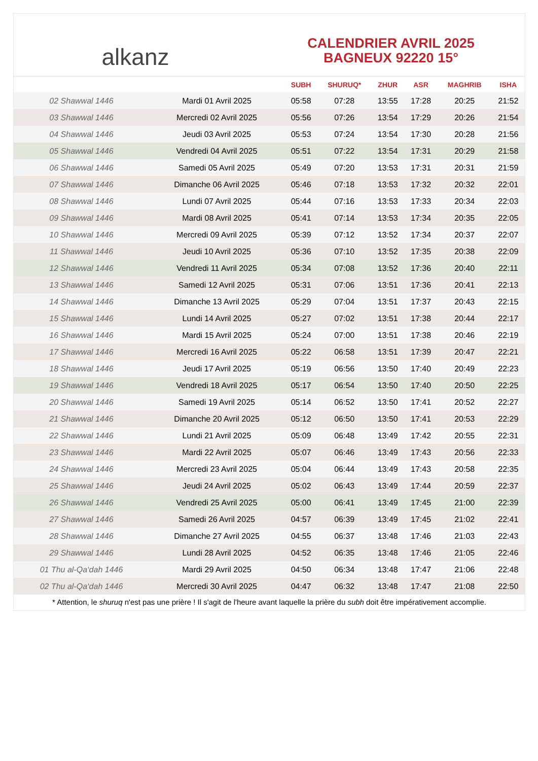alkanz
CALENDRIER AVRIL 2025
BAGNEUX 92220 15°
| | | SUBH | SHURUQ* | ZHUR | ASR | MAGHRIB | ISHA |
| --- | --- | --- | --- | --- | --- | --- | --- |
| 02 Shawwal 1446 | Mardi 01 Avril 2025 | 05:58 | 07:28 | 13:55 | 17:28 | 20:25 | 21:52 |
| 03 Shawwal 1446 | Mercredi 02 Avril 2025 | 05:56 | 07:26 | 13:54 | 17:29 | 20:26 | 21:54 |
| 04 Shawwal 1446 | Jeudi 03 Avril 2025 | 05:53 | 07:24 | 13:54 | 17:30 | 20:28 | 21:56 |
| 05 Shawwal 1446 | Vendredi 04 Avril 2025 | 05:51 | 07:22 | 13:54 | 17:31 | 20:29 | 21:58 |
| 06 Shawwal 1446 | Samedi 05 Avril 2025 | 05:49 | 07:20 | 13:53 | 17:31 | 20:31 | 21:59 |
| 07 Shawwal 1446 | Dimanche 06 Avril 2025 | 05:46 | 07:18 | 13:53 | 17:32 | 20:32 | 22:01 |
| 08 Shawwal 1446 | Lundi 07 Avril 2025 | 05:44 | 07:16 | 13:53 | 17:33 | 20:34 | 22:03 |
| 09 Shawwal 1446 | Mardi 08 Avril 2025 | 05:41 | 07:14 | 13:53 | 17:34 | 20:35 | 22:05 |
| 10 Shawwal 1446 | Mercredi 09 Avril 2025 | 05:39 | 07:12 | 13:52 | 17:34 | 20:37 | 22:07 |
| 11 Shawwal 1446 | Jeudi 10 Avril 2025 | 05:36 | 07:10 | 13:52 | 17:35 | 20:38 | 22:09 |
| 12 Shawwal 1446 | Vendredi 11 Avril 2025 | 05:34 | 07:08 | 13:52 | 17:36 | 20:40 | 22:11 |
| 13 Shawwal 1446 | Samedi 12 Avril 2025 | 05:31 | 07:06 | 13:51 | 17:36 | 20:41 | 22:13 |
| 14 Shawwal 1446 | Dimanche 13 Avril 2025 | 05:29 | 07:04 | 13:51 | 17:37 | 20:43 | 22:15 |
| 15 Shawwal 1446 | Lundi 14 Avril 2025 | 05:27 | 07:02 | 13:51 | 17:38 | 20:44 | 22:17 |
| 16 Shawwal 1446 | Mardi 15 Avril 2025 | 05:24 | 07:00 | 13:51 | 17:38 | 20:46 | 22:19 |
| 17 Shawwal 1446 | Mercredi 16 Avril 2025 | 05:22 | 06:58 | 13:51 | 17:39 | 20:47 | 22:21 |
| 18 Shawwal 1446 | Jeudi 17 Avril 2025 | 05:19 | 06:56 | 13:50 | 17:40 | 20:49 | 22:23 |
| 19 Shawwal 1446 | Vendredi 18 Avril 2025 | 05:17 | 06:54 | 13:50 | 17:40 | 20:50 | 22:25 |
| 20 Shawwal 1446 | Samedi 19 Avril 2025 | 05:14 | 06:52 | 13:50 | 17:41 | 20:52 | 22:27 |
| 21 Shawwal 1446 | Dimanche 20 Avril 2025 | 05:12 | 06:50 | 13:50 | 17:41 | 20:53 | 22:29 |
| 22 Shawwal 1446 | Lundi 21 Avril 2025 | 05:09 | 06:48 | 13:49 | 17:42 | 20:55 | 22:31 |
| 23 Shawwal 1446 | Mardi 22 Avril 2025 | 05:07 | 06:46 | 13:49 | 17:43 | 20:56 | 22:33 |
| 24 Shawwal 1446 | Mercredi 23 Avril 2025 | 05:04 | 06:44 | 13:49 | 17:43 | 20:58 | 22:35 |
| 25 Shawwal 1446 | Jeudi 24 Avril 2025 | 05:02 | 06:43 | 13:49 | 17:44 | 20:59 | 22:37 |
| 26 Shawwal 1446 | Vendredi 25 Avril 2025 | 05:00 | 06:41 | 13:49 | 17:45 | 21:00 | 22:39 |
| 27 Shawwal 1446 | Samedi 26 Avril 2025 | 04:57 | 06:39 | 13:49 | 17:45 | 21:02 | 22:41 |
| 28 Shawwal 1446 | Dimanche 27 Avril 2025 | 04:55 | 06:37 | 13:48 | 17:46 | 21:03 | 22:43 |
| 29 Shawwal 1446 | Lundi 28 Avril 2025 | 04:52 | 06:35 | 13:48 | 17:46 | 21:05 | 22:46 |
| 01 Thu al-Qa‘dah 1446 | Mardi 29 Avril 2025 | 04:50 | 06:34 | 13:48 | 17:47 | 21:06 | 22:48 |
| 02 Thu al-Qa‘dah 1446 | Mercredi 30 Avril 2025 | 04:47 | 06:32 | 13:48 | 17:47 | 21:08 | 22:50 |
* Attention, le shuruq n'est pas une prière ! Il s'agit de l'heure avant laquelle la prière du subh doit être impérativement accomplie.